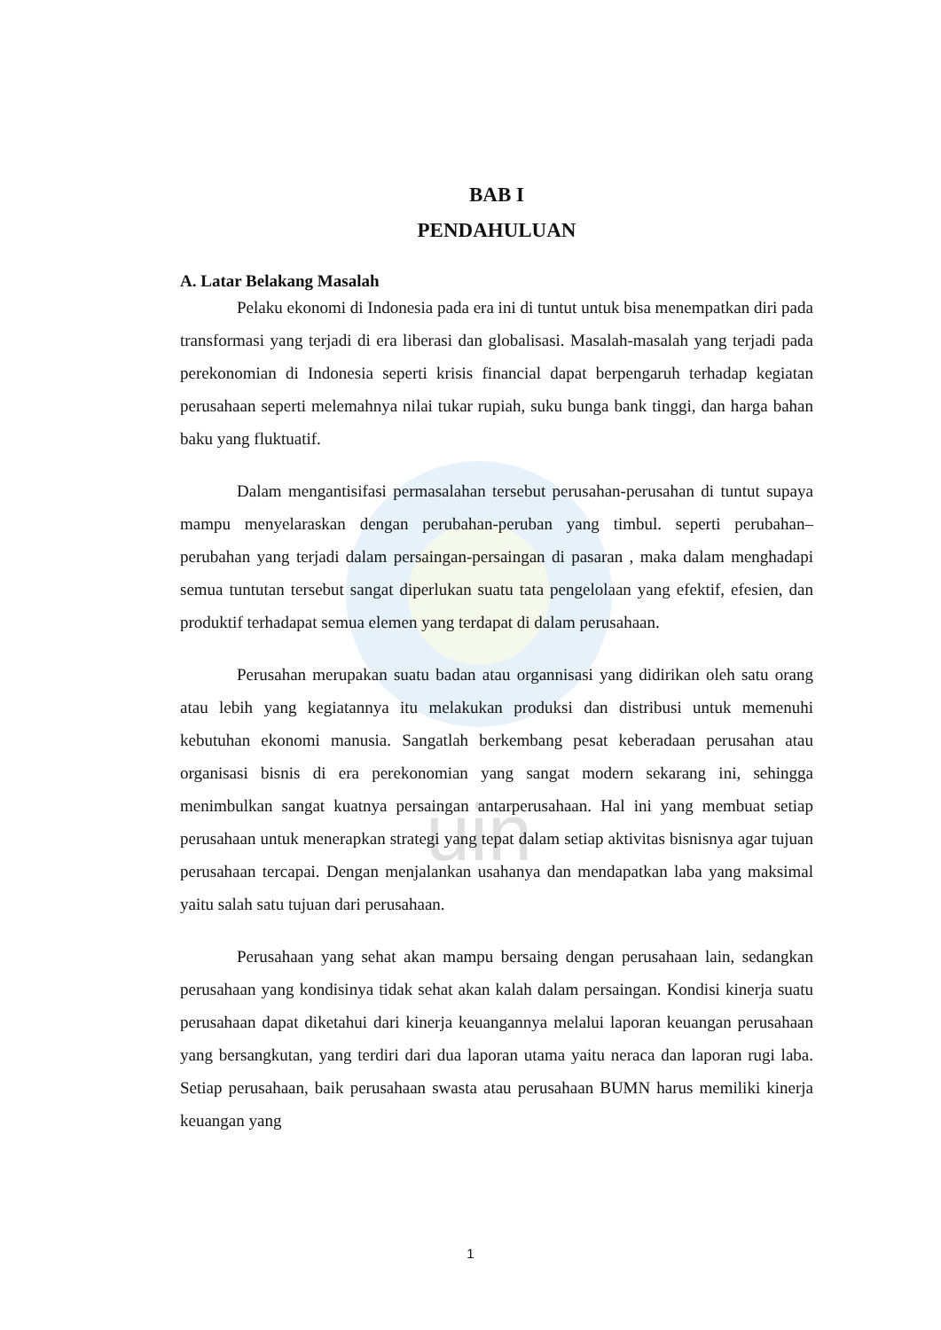uin
BAB I
PENDAHULUAN
A. Latar Belakang Masalah
Pelaku ekonomi di Indonesia pada era ini di tuntut untuk bisa menempatkan diri pada transformasi yang terjadi di era liberasi dan globalisasi. Masalah-masalah yang terjadi pada perekonomian di Indonesia seperti krisis financial dapat berpengaruh terhadap kegiatan perusahaan seperti melemahnya nilai tukar rupiah, suku bunga bank tinggi, dan harga bahan baku yang fluktuatif.
Dalam mengantisifasi permasalahan tersebut perusahan-perusahan di tuntut supaya mampu menyelaraskan dengan perubahan-peruban yang timbul. seperti perubahan–perubahan yang terjadi dalam persaingan-persaingan di pasaran , maka dalam menghadapi semua tuntutan tersebut sangat diperlukan suatu tata pengelolaan yang efektif, efesien, dan produktif terhadapat semua elemen yang terdapat di dalam perusahaan.
Perusahan merupakan suatu badan atau organnisasi yang didirikan oleh satu orang atau lebih yang kegiatannya itu melakukan produksi dan distribusi untuk memenuhi kebutuhan ekonomi manusia. Sangatlah berkembang pesat keberadaan perusahan atau organisasi bisnis di era perekonomian yang sangat modern sekarang ini, sehingga menimbulkan sangat kuatnya persaingan antarperusahaan. Hal ini yang membuat setiap perusahaan untuk menerapkan strategi yang tepat dalam setiap aktivitas bisnisnya agar tujuan perusahaan tercapai. Dengan menjalankan usahanya dan mendapatkan laba yang maksimal yaitu salah satu tujuan dari perusahaan.
Perusahaan yang sehat akan mampu bersaing dengan perusahaan lain, sedangkan perusahaan yang kondisinya tidak sehat akan kalah dalam persaingan. Kondisi kinerja suatu perusahaan dapat diketahui dari kinerja keuangannya melalui laporan keuangan perusahaan yang bersangkutan, yang terdiri dari dua laporan utama yaitu neraca dan laporan rugi laba. Setiap perusahaan, baik perusahaan swasta atau perusahaan BUMN harus memiliki kinerja keuangan yang
1